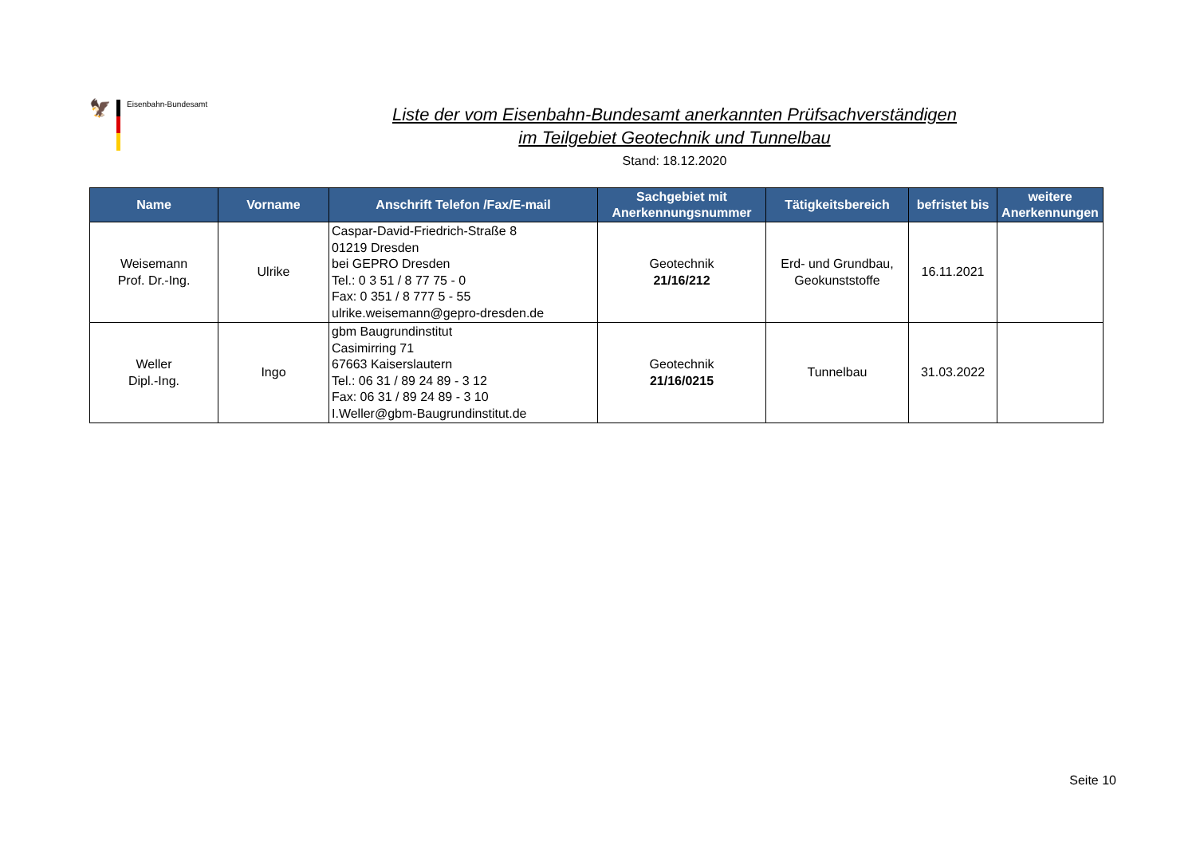🦅
Eisenbahn-Bundesamt
Liste der vom Eisenbahn-Bundesamt anerkannten Prüfsachverständigen
im Teilgebiet Geotechnik und Tunnelbau
Stand: 18.12.2020
| Name | Vorname | Anschrift Telefon /Fax/E-mail | Sachgebiet mit Anerkennungsnummer | Tätigkeitsbereich | befristet bis | weitere Anerkennungen |
| --- | --- | --- | --- | --- | --- | --- |
| Weisemann Prof. Dr.-Ing. | Ulrike | Caspar-David-Friedrich-Straße 8 01219 Dresden bei GEPRO Dresden Tel.: 0 3 51 / 8 77 75 - 0 Fax: 0 351 / 8 777 5 - 55 ulrike.weisemann@gepro-dresden.de | Geotechnik 21/16/212 | Erd- und Grundbau, Geokunststoffe | 16.11.2021 | |
| Weller Dipl.-Ing. | Ingo | gbm Baugrundinstitut Casimirring 71 67663 Kaiserslautern Tel.: 06 31 / 89 24 89 - 3 12 Fax: 06 31 / 89 24 89 - 3 10 I.Weller@gbm-Baugrundinstitut.de | Geotechnik 21/16/0215 | Tunnelbau | 31.03.2022 | |
Seite 10